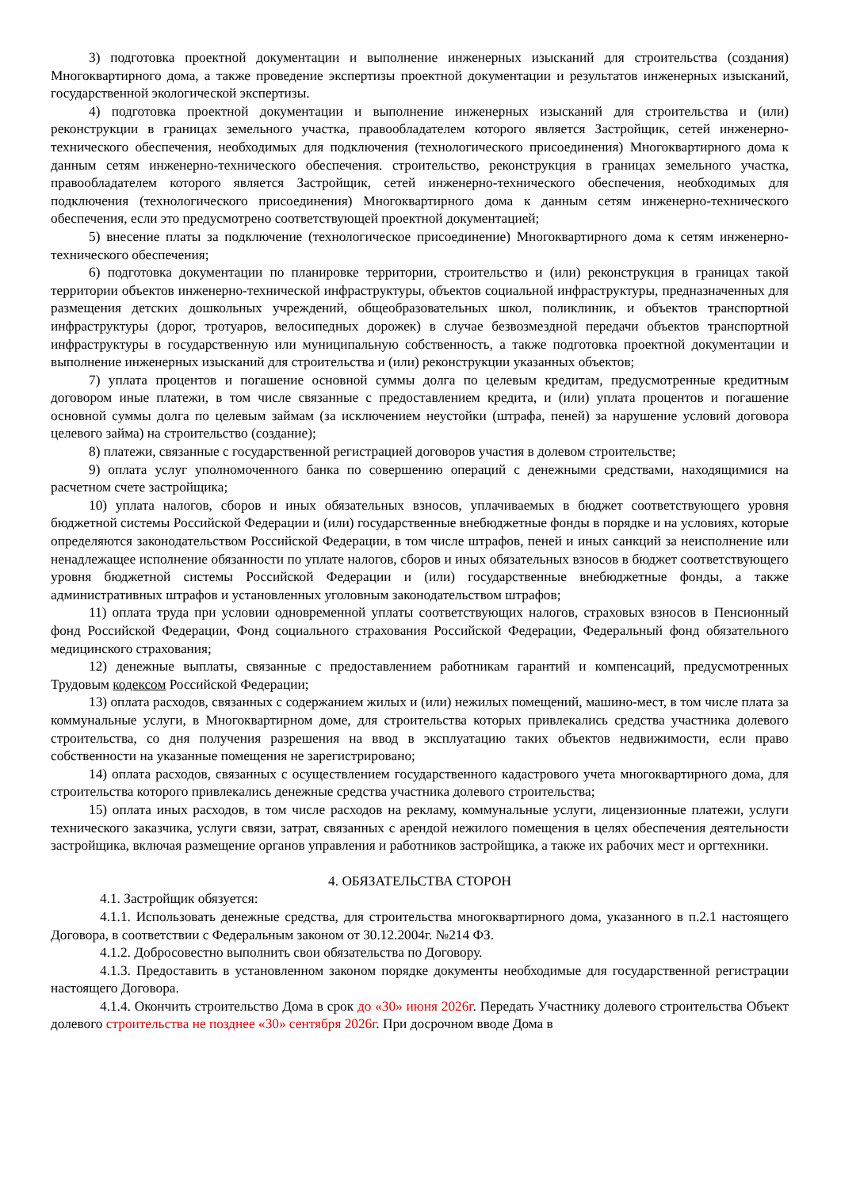3) подготовка проектной документации и выполнение инженерных изысканий для строительства (создания) Многоквартирного дома, а также проведение экспертизы проектной документации и результатов инженерных изысканий, государственной экологической экспертизы.
4) подготовка проектной документации и выполнение инженерных изысканий для строительства и (или) реконструкции в границах земельного участка, правообладателем которого является Застройщик, сетей инженерно-технического обеспечения, необходимых для подключения (технологического присоединения) Многоквартирного дома к данным сетям инженерно-технического обеспечения. строительство, реконструкция в границах земельного участка, правообладателем которого является Застройщик, сетей инженерно-технического обеспечения, необходимых для подключения (технологического присоединения) Многоквартирного дома к данным сетям инженерно-технического обеспечения, если это предусмотрено соответствующей проектной документацией;
5) внесение платы за подключение (технологическое присоединение) Многоквартирного дома к сетям инженерно-технического обеспечения;
6) подготовка документации по планировке территории, строительство и (или) реконструкция в границах такой территории объектов инженерно-технической инфраструктуры, объектов социальной инфраструктуры, предназначенных для размещения детских дошкольных учреждений, общеобразовательных школ, поликлиник, и объектов транспортной инфраструктуры (дорог, тротуаров, велосипедных дорожек) в случае безвозмездной передачи объектов транспортной инфраструктуры в государственную или муниципальную собственность, а также подготовка проектной документации и выполнение инженерных изысканий для строительства и (или) реконструкции указанных объектов;
7) уплата процентов и погашение основной суммы долга по целевым кредитам, предусмотренные кредитным договором иные платежи, в том числе связанные с предоставлением кредита, и (или) уплата процентов и погашение основной суммы долга по целевым займам (за исключением неустойки (штрафа, пеней) за нарушение условий договора целевого займа) на строительство (создание);
8) платежи, связанные с государственной регистрацией договоров участия в долевом строительстве;
9) оплата услуг уполномоченного банка по совершению операций с денежными средствами, находящимися на расчетном счете застройщика;
10) уплата налогов, сборов и иных обязательных взносов, уплачиваемых в бюджет соответствующего уровня бюджетной системы Российской Федерации и (или) государственные внебюджетные фонды в порядке и на условиях, которые определяются законодательством Российской Федерации, в том числе штрафов, пеней и иных санкций за неисполнение или ненадлежащее исполнение обязанности по уплате налогов, сборов и иных обязательных взносов в бюджет соответствующего уровня бюджетной системы Российской Федерации и (или) государственные внебюджетные фонды, а также административных штрафов и установленных уголовным законодательством штрафов;
11) оплата труда при условии одновременной уплаты соответствующих налогов, страховых взносов в Пенсионный фонд Российской Федерации, Фонд социального страхования Российской Федерации, Федеральный фонд обязательного медицинского страхования;
12) денежные выплаты, связанные с предоставлением работникам гарантий и компенсаций, предусмотренных Трудовым кодексом Российской Федерации;
13) оплата расходов, связанных с содержанием жилых и (или) нежилых помещений, машино-мест, в том числе плата за коммунальные услуги, в Многоквартирном доме, для строительства которых привлекались средства участника долевого строительства, со дня получения разрешения на ввод в эксплуатацию таких объектов недвижимости, если право собственности на указанные помещения не зарегистрировано;
14) оплата расходов, связанных с осуществлением государственного кадастрового учета многоквартирного дома, для строительства которого привлекались денежные средства участника долевого строительства;
15) оплата иных расходов, в том числе расходов на рекламу, коммунальные услуги, лицензионные платежи, услуги технического заказчика, услуги связи, затрат, связанных с арендой нежилого помещения в целях обеспечения деятельности застройщика, включая размещение органов управления и работников застройщика, а также их рабочих мест и оргтехники.
4. ОБЯЗАТЕЛЬСТВА СТОРОН
4.1. Застройщик обязуется:
4.1.1. Использовать денежные средства, для строительства многоквартирного дома, указанного в п.2.1 настоящего Договора, в соответствии с Федеральным законом от 30.12.2004г. №214 ФЗ.
4.1.2. Добросовестно выполнить свои обязательства по Договору.
4.1.3. Предоставить в установленном законом порядке документы необходимые для государственной регистрации настоящего Договора.
4.1.4. Окончить строительство Дома в срок до «30» июня 2026г. Передать Участнику долевого строительства Объект долевого строительства не позднее «30» сентября 2026г. При досрочном вводе Дома в